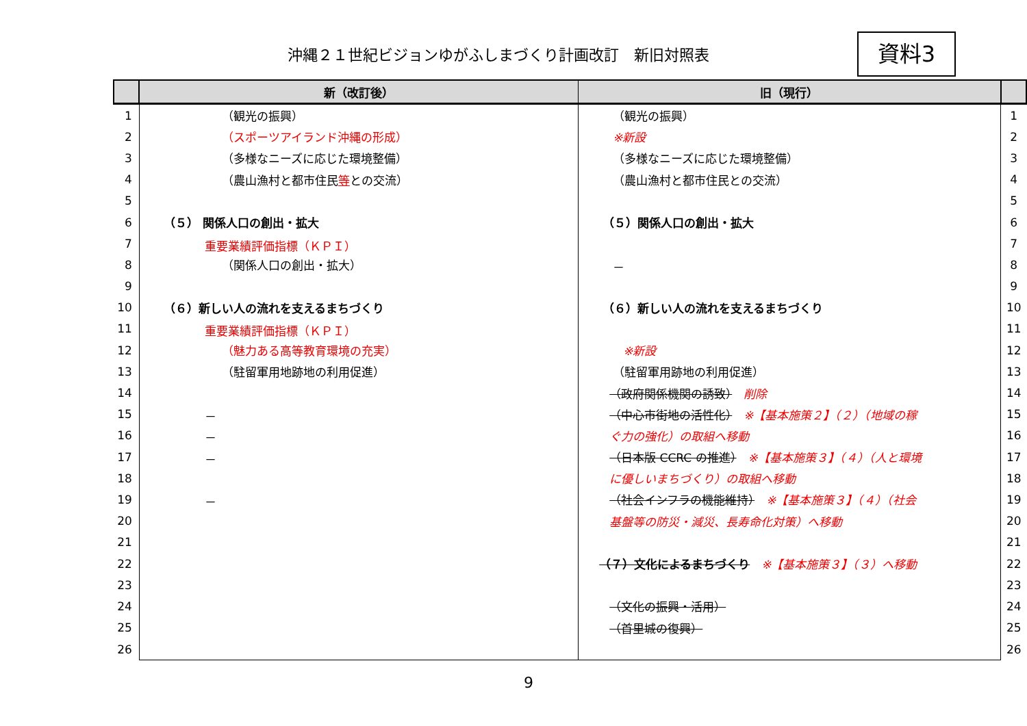沖縄２１世紀ビジョンゆがふしまづくり計画改訂　新旧対照表
資料3
| | 新（改訂後） | 旧（現行） | |
| --- | --- | --- | --- |
| 1 | （観光の振興） | （観光の振興） | 1 |
| 2 | （スポーツアイランド沖縄の形成） | ※新設 | 2 |
| 3 | （多様なニーズに応じた環境整備） | （多様なニーズに応じた環境整備） | 3 |
| 4 | （農山漁村と都市住民 等 との交流） | （農山漁村と都市住民との交流） | 4 |
| 5 | | | 5 |
| 6 | （５） 関係人口の創出・拡大 | （５）関係人口の創出・拡大 | 6 |
| 7 | 重要業績評価指標（ＫＰＩ） | | 7 |
| 8 | （関係人口の創出・拡大） | － | 8 |
| 9 | | | 9 |
| 10 | （６）新しい人の流れを支えるまちづくり | （６）新しい人の流れを支えるまちづくり | 10 |
| 11 | 重要業績評価指標（ＫＰＩ） | | 11 |
| 12 | （魅力ある高等教育環境の充実） | ※新設 | 12 |
| 13 | （駐留軍用地跡地の利用促進） | （駐留軍用跡地の利用促進） | 13 |
| 14 | | （政府関係機関の誘致） 削除 | 14 |
| 15 | － | （中心市街地の活性化） ※【基本施策２】（２）（地域の稼 | 15 |
| 16 | － | ぐ力の強化）の取組へ移動 | 16 |
| 17 | － | （日本版 CCRC の推進） ※【基本施策３】（４）（人と環境 | 17 |
| 18 | | に優しいまちづくり）の取組へ移動 | 18 |
| 19 | － | （社会インフラの機能維持） ※【基本施策３】（４）（社会 | 19 |
| 20 | | 基盤等の防災・減災、長寿命化対策）へ移動 | 20 |
| 21 | | | 21 |
| 22 | | （７）文化によるまちづくり ※【基本施策３】（３）へ移動 | 22 |
| 23 | | | 23 |
| 24 | | （文化の振興・活用） | 24 |
| 25 | | （首里城の復興） | 25 |
| 26 | | | 26 |
9